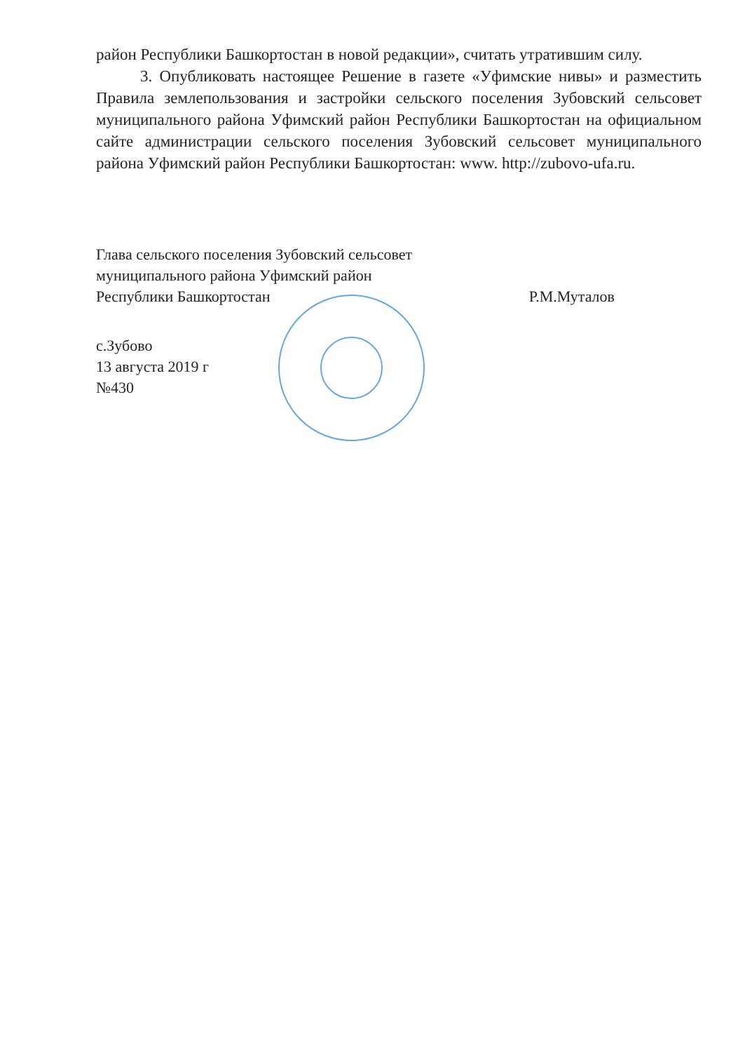район Республики Башкортостан в новой редакции», считать утратившим силу.
3. Опубликовать настоящее Решение в газете «Уфимские нивы» и разместить Правила землепользования и застройки сельского поселения Зубовский сельсовет муниципального района Уфимский район Республики Башкортостан на официальном сайте администрации сельского поселения Зубовский сельсовет муниципального района Уфимский район Республики Башкортостан: www. http://zubovo-ufa.ru.
Глава сельского поселения Зубовский сельсовет
муниципального района Уфимский район
Республики Башкортостан
Р.М.Муталов
с.Зубово
13 августа 2019 г
№430